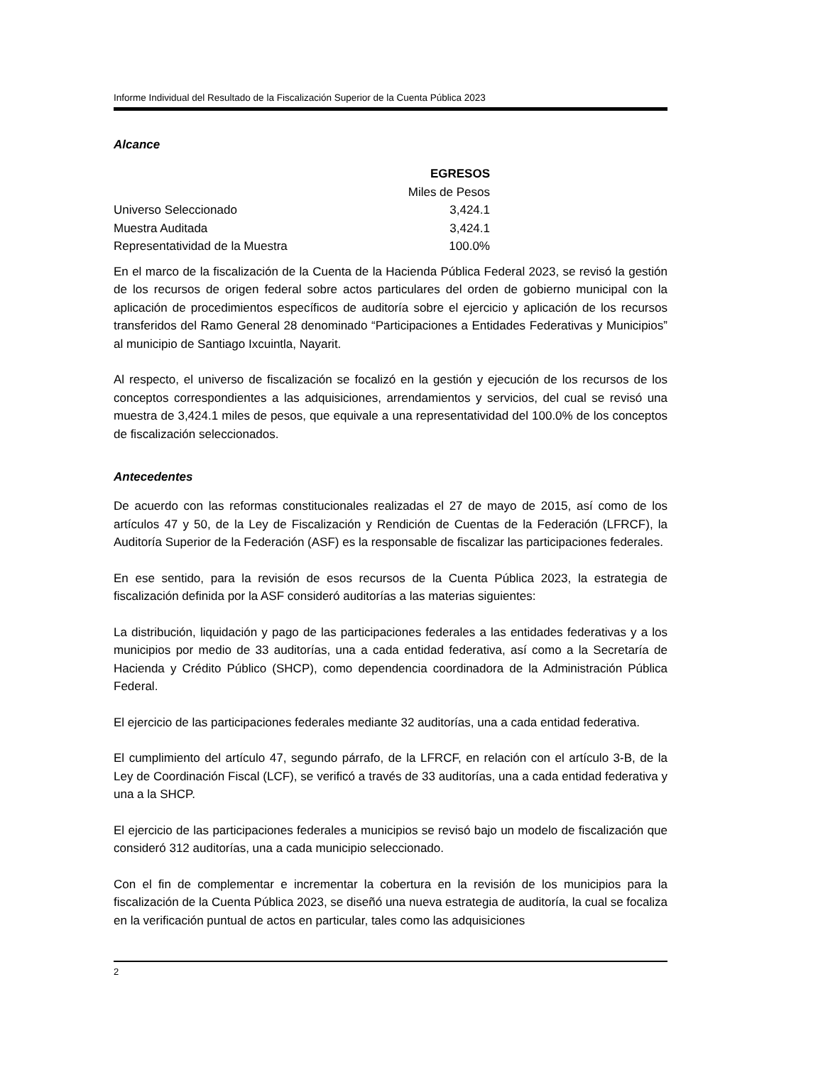Informe Individual del Resultado de la Fiscalización Superior de la Cuenta Pública 2023
Alcance
| | EGRESOS |
| | Miles de Pesos |
| Universo Seleccionado | 3,424.1 |
| Muestra Auditada | 3,424.1 |
| Representatividad de la Muestra | 100.0% |
En el marco de la fiscalización de la Cuenta de la Hacienda Pública Federal 2023, se revisó la gestión de los recursos de origen federal sobre actos particulares del orden de gobierno municipal con la aplicación de procedimientos específicos de auditoría sobre el ejercicio y aplicación de los recursos transferidos del Ramo General 28 denominado “Participaciones a Entidades Federativas y Municipios” al municipio de Santiago Ixcuintla, Nayarit.
Al respecto, el universo de fiscalización se focalizó en la gestión y ejecución de los recursos de los conceptos correspondientes a las adquisiciones, arrendamientos y servicios, del cual se revisó una muestra de 3,424.1 miles de pesos, que equivale a una representatividad del 100.0% de los conceptos de fiscalización seleccionados.
Antecedentes
De acuerdo con las reformas constitucionales realizadas el 27 de mayo de 2015, así como de los artículos 47 y 50, de la Ley de Fiscalización y Rendición de Cuentas de la Federación (LFRCF), la Auditoría Superior de la Federación (ASF) es la responsable de fiscalizar las participaciones federales.
En ese sentido, para la revisión de esos recursos de la Cuenta Pública 2023, la estrategia de fiscalización definida por la ASF consideró auditorías a las materias siguientes:
La distribución, liquidación y pago de las participaciones federales a las entidades federativas y a los municipios por medio de 33 auditorías, una a cada entidad federativa, así como a la Secretaría de Hacienda y Crédito Público (SHCP), como dependencia coordinadora de la Administración Pública Federal.
El ejercicio de las participaciones federales mediante 32 auditorías, una a cada entidad federativa.
El cumplimiento del artículo 47, segundo párrafo, de la LFRCF, en relación con el artículo 3-B, de la Ley de Coordinación Fiscal (LCF), se verificó a través de 33 auditorías, una a cada entidad federativa y una a la SHCP.
El ejercicio de las participaciones federales a municipios se revisó bajo un modelo de fiscalización que consideró 312 auditorías, una a cada municipio seleccionado.
Con el fin de complementar e incrementar la cobertura en la revisión de los municipios para la fiscalización de la Cuenta Pública 2023, se diseñó una nueva estrategia de auditoría, la cual se focaliza en la verificación puntual de actos en particular, tales como las adquisiciones
2